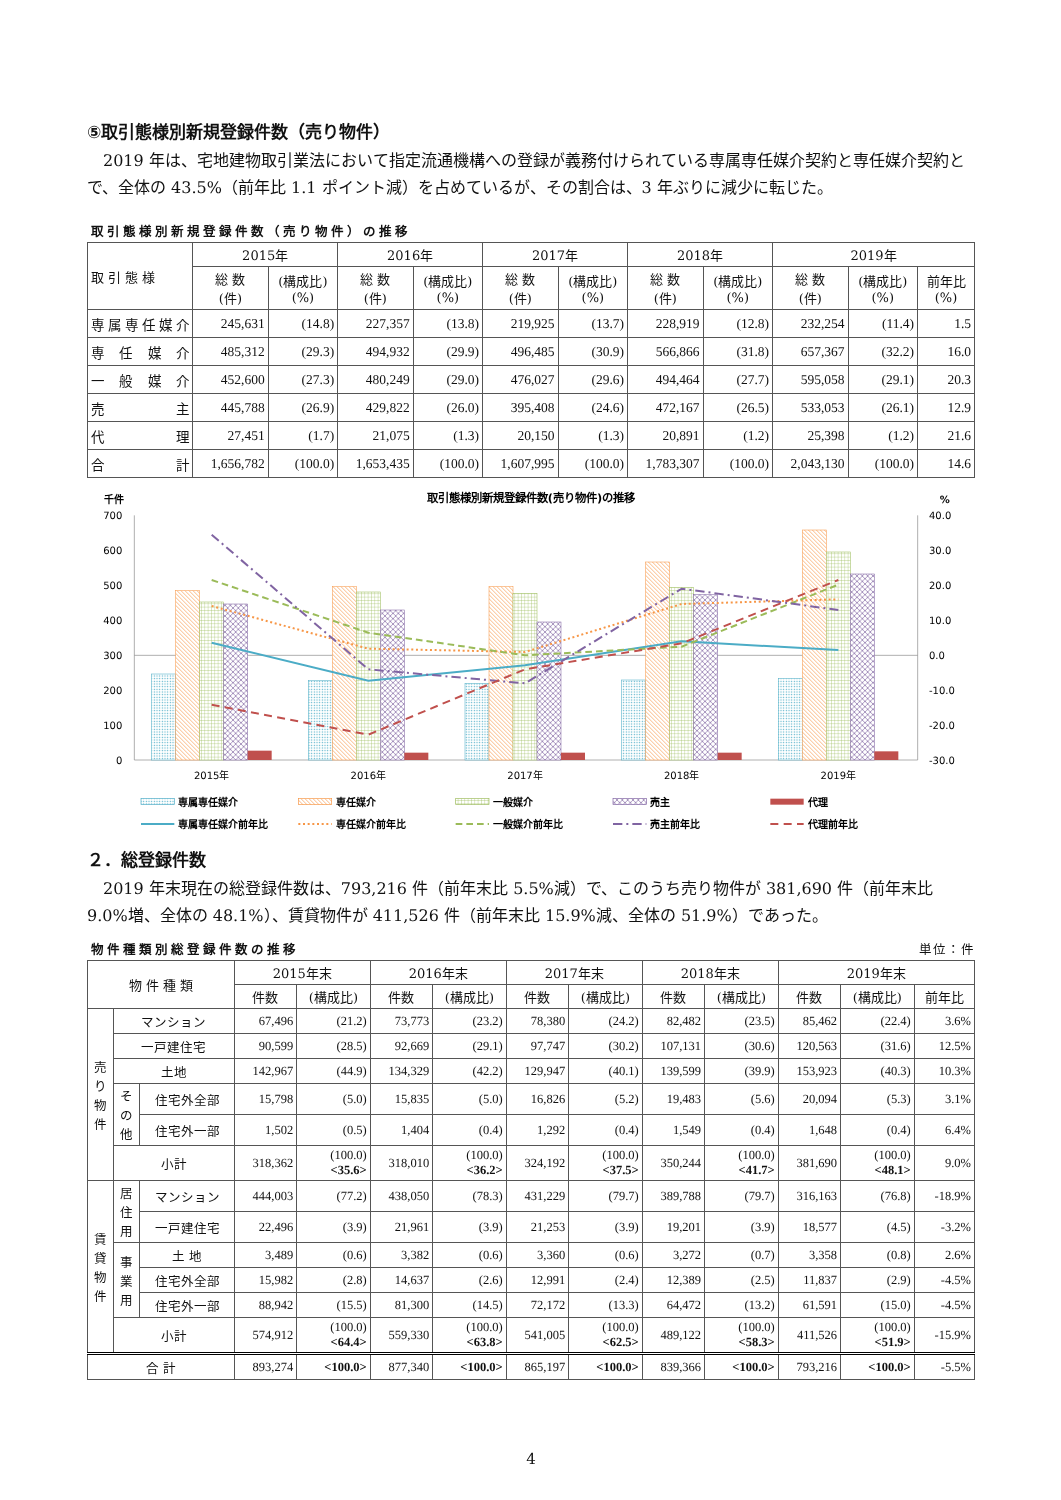⑤取引態様別新規登録件数（売り物件）
2019 年は、宅地建物取引業法において指定流通機構への登録が義務付けられている専属専任媒介契約と専任媒介契約とで、全体の 43.5%（前年比 1.1 ポイント減）を占めているが、その割合は、3 年ぶりに減少に転じた。
取引態様別新規登録件数（売り物件）の推移
| 取 引 態 様 | 2015年 | | 2016年 | | 2017年 | | 2018年 | | 2019年 | | |
| --- | --- | --- | --- | --- | --- | --- | --- | --- | --- | --- | --- |
| | 総 数 (件) | (構成比) (%) | 総 数 (件) | (構成比) (%) | 総 数 (件) | (構成比) (%) | 総 数 (件) | (構成比) (%) | 総 数 (件) | (構成比) (%) | 前年比 (%) |
| 専属専任媒介 | 245,631 | (14.8) | 227,357 | (13.8) | 219,925 | (13.7) | 228,919 | (12.8) | 232,254 | (11.4) | 1.5 |
| 専 任 媒 介 | 485,312 | (29.3) | 494,932 | (29.9) | 496,485 | (30.9) | 566,866 | (31.8) | 657,367 | (32.2) | 16.0 |
| 一 般 媒 介 | 452,600 | (27.3) | 480,249 | (29.0) | 476,027 | (29.6) | 494,464 | (27.7) | 595,058 | (29.1) | 20.3 |
| 売 主 | 445,788 | (26.9) | 429,822 | (26.0) | 395,408 | (24.6) | 472,167 | (26.5) | 533,053 | (26.1) | 12.9 |
| 代 理 | 27,451 | (1.7) | 21,075 | (1.3) | 20,150 | (1.3) | 20,891 | (1.2) | 25,398 | (1.2) | 21.6 |
| 合 計 | 1,656,782 | (100.0) | 1,653,435 | (100.0) | 1,607,995 | (100.0) | 1,783,307 | (100.0) | 2,043,130 | (100.0) | 14.6 |
千件
取引態様別新規登録件数(売り物件)の推移
%
700
600
500
400
300
200
100
0
40.0
30.0
20.0
10.0
0.0
-10.0
-20.0
-30.0
2015年
2016年
2017年
2018年
2019年
専属専任媒介
専任媒介
一般媒介
売主
代理
専属専任媒介前年比
専任媒介前年比
一般媒介前年比
売主前年比
代理前年比
２．総登録件数
2019 年末現在の総登録件数は、793,216 件（前年末比 5.5%減）で、このうち売り物件が 381,690 件（前年末比 9.0%増、全体の 48.1%）、賃貸物件が 411,526 件（前年末比 15.9%減、全体の 51.9%）であった。
物件種類別総登録件数の推移 単位：件
| 物 件 種 類 | | | 2015年末 | | 2016年末 | | 2017年末 | | 2018年末 | | 2019年末 | | |
| --- | --- | --- | --- | --- | --- | --- | --- | --- | --- | --- | --- | --- | --- |
| | | | 件数 | (構成比) | 件数 | (構成比) | 件数 | (構成比) | 件数 | (構成比) | 件数 | (構成比) | 前年比 |
| 売 り 物 件 | マンション | | 67,496 | (21.2) | 73,773 | (23.2) | 78,380 | (24.2) | 82,482 | (23.5) | 85,462 | (22.4) | 3.6% |
| | 一戸建住宅 | | 90,599 | (28.5) | 92,669 | (29.1) | 97,747 | (30.2) | 107,131 | (30.6) | 120,563 | (31.6) | 12.5% |
| | 土地 | | 142,967 | (44.9) | 134,329 | (42.2) | 129,947 | (40.1) | 139,599 | (39.9) | 153,923 | (40.3) | 10.3% |
| | そ の 他 | 住宅外全部 | 15,798 | (5.0) | 15,835 | (5.0) | 16,826 | (5.2) | 19,483 | (5.6) | 20,094 | (5.3) | 3.1% |
| | | 住宅外一部 | 1,502 | (0.5) | 1,404 | (0.4) | 1,292 | (0.4) | 1,549 | (0.4) | 1,648 | (0.4) | 6.4% |
| | 小計 | | 318,362 | (100.0) <35.6> | 318,010 | (100.0) <36.2> | 324,192 | (100.0) <37.5> | 350,244 | (100.0) <41.7> | 381,690 | (100.0) <48.1> | 9.0% |
| 賃 貸 物 件 | 居 住 用 | マンション | 444,003 | (77.2) | 438,050 | (78.3) | 431,229 | (79.7) | 389,788 | (79.7) | 316,163 | (76.8) | -18.9% |
| | | 一戸建住宅 | 22,496 | (3.9) | 21,961 | (3.9) | 21,253 | (3.9) | 19,201 | (3.9) | 18,577 | (4.5) | -3.2% |
| | 事 業 用 | 土 地 | 3,489 | (0.6) | 3,382 | (0.6) | 3,360 | (0.6) | 3,272 | (0.7) | 3,358 | (0.8) | 2.6% |
| | | 住宅外全部 | 15,982 | (2.8) | 14,637 | (2.6) | 12,991 | (2.4) | 12,389 | (2.5) | 11,837 | (2.9) | -4.5% |
| | | 住宅外一部 | 88,942 | (15.5) | 81,300 | (14.5) | 72,172 | (13.3) | 64,472 | (13.2) | 61,591 | (15.0) | -4.5% |
| | 小計 | | 574,912 | (100.0) <64.4> | 559,330 | (100.0) <63.8> | 541,005 | (100.0) <62.5> | 489,122 | (100.0) <58.3> | 411,526 | (100.0) <51.9> | -15.9% |
| 合 計 | | | 893,274 | <100.0> | 877,340 | <100.0> | 865,197 | <100.0> | 839,366 | <100.0> | 793,216 | <100.0> | -5.5% |
4